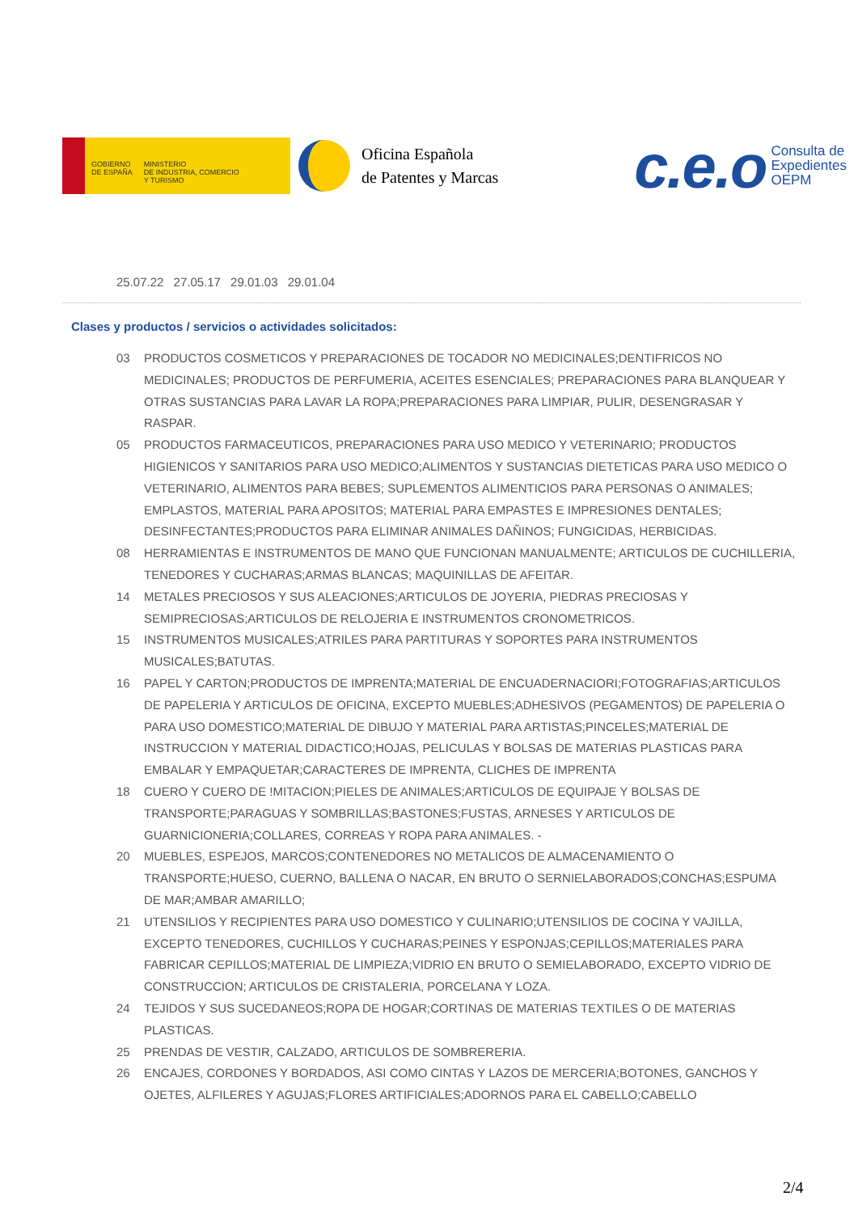GOBIERNO
DE ESPAÑA
MINISTERIO
DE INDUSTRIA, COMERCIO
Y TURISMO
Oficina Española
de Patentes y Marcas
c.e.o Consulta de
Expedientes
OEPM
25.07.22 27.05.17 29.01.03 29.01.04
Clases y productos / servicios o actividades solicitados:
03 PRODUCTOS COSMETICOS Y PREPARACIONES DE TOCADOR NO MEDICINALES;DENTIFRICOS NO MEDICINALES; PRODUCTOS DE PERFUMERIA, ACEITES ESENCIALES; PREPARACIONES PARA BLANQUEAR Y OTRAS SUSTANCIAS PARA LAVAR LA ROPA;PREPARACIONES PARA LIMPIAR, PULIR, DESENGRASAR Y RASPAR.
05 PRODUCTOS FARMACEUTICOS, PREPARACIONES PARA USO MEDICO Y VETERINARIO; PRODUCTOS HIGIENICOS Y SANITARIOS PARA USO MEDICO;ALIMENTOS Y SUSTANCIAS DIETETICAS PARA USO MEDICO O VETERINARIO, ALIMENTOS PARA BEBES; SUPLEMENTOS ALIMENTICIOS PARA PERSONAS O ANIMALES; EMPLASTOS, MATERIAL PARA APOSITOS; MATERIAL PARA EMPASTES E IMPRESIONES DENTALES; DESINFECTANTES;PRODUCTOS PARA ELIMINAR ANIMALES DAÑINOS; FUNGICIDAS, HERBICIDAS.
08 HERRAMIENTAS E INSTRUMENTOS DE MANO QUE FUNCIONAN MANUALMENTE; ARTICULOS DE CUCHILLERIA, TENEDORES Y CUCHARAS;ARMAS BLANCAS; MAQUINILLAS DE AFEITAR.
14 METALES PRECIOSOS Y SUS ALEACIONES;ARTICULOS DE JOYERIA, PIEDRAS PRECIOSAS Y SEMIPRECIOSAS;ARTICULOS DE RELOJERIA E INSTRUMENTOS CRONOMETRICOS.
15 INSTRUMENTOS MUSICALES;ATRILES PARA PARTITURAS Y SOPORTES PARA INSTRUMENTOS MUSICALES;BATUTAS.
16 PAPEL Y CARTON;PRODUCTOS DE IMPRENTA;MATERIAL DE ENCUADERNACIORI;FOTOGRAFIAS;ARTICULOS DE PAPELERIA Y ARTICULOS DE OFICINA, EXCEPTO MUEBLES;ADHESIVOS (PEGAMENTOS) DE PAPELERIA O PARA USO DOMESTICO;MATERIAL DE DIBUJO Y MATERIAL PARA ARTISTAS;PINCELES;MATERIAL DE INSTRUCCION Y MATERIAL DIDACTICO;HOJAS, PELICULAS Y BOLSAS DE MATERIAS PLASTICAS PARA EMBALAR Y EMPAQUETAR;CARACTERES DE IMPRENTA, CLICHES DE IMPRENTA
18 CUERO Y CUERO DE !MITACION;PIELES DE ANIMALES;ARTICULOS DE EQUIPAJE Y BOLSAS DE TRANSPORTE;PARAGUAS Y SOMBRILLAS;BASTONES;FUSTAS, ARNESES Y ARTICULOS DE GUARNICIONERIA;COLLARES, CORREAS Y ROPA PARA ANIMALES. -
20 MUEBLES, ESPEJOS, MARCOS;CONTENEDORES NO METALICOS DE ALMACENAMIENTO O TRANSPORTE;HUESO, CUERNO, BALLENA O NACAR, EN BRUTO O SERNIELABORADOS;CONCHAS;ESPUMA DE MAR;AMBAR AMARILLO;
21 UTENSILIOS Y RECIPIENTES PARA USO DOMESTICO Y CULINARIO;UTENSILIOS DE COCINA Y VAJILLA, EXCEPTO TENEDORES, CUCHILLOS Y CUCHARAS;PEINES Y ESPONJAS;CEPILLOS;MATERIALES PARA FABRICAR CEPILLOS;MATERIAL DE LIMPIEZA;VIDRIO EN BRUTO O SEMIELABORADO, EXCEPTO VIDRIO DE CONSTRUCCION; ARTICULOS DE CRISTALERIA, PORCELANA Y LOZA.
24 TEJIDOS Y SUS SUCEDANEOS;ROPA DE HOGAR;CORTINAS DE MATERIAS TEXTILES O DE MATERIAS PLASTICAS.
25 PRENDAS DE VESTIR, CALZADO, ARTICULOS DE SOMBRERERIA.
26 ENCAJES, CORDONES Y BORDADOS, ASI COMO CINTAS Y LAZOS DE MERCERIA;BOTONES, GANCHOS Y OJETES, ALFILERES Y AGUJAS;FLORES ARTIFICIALES;ADORNOS PARA EL CABELLO;CABELLO
2/4